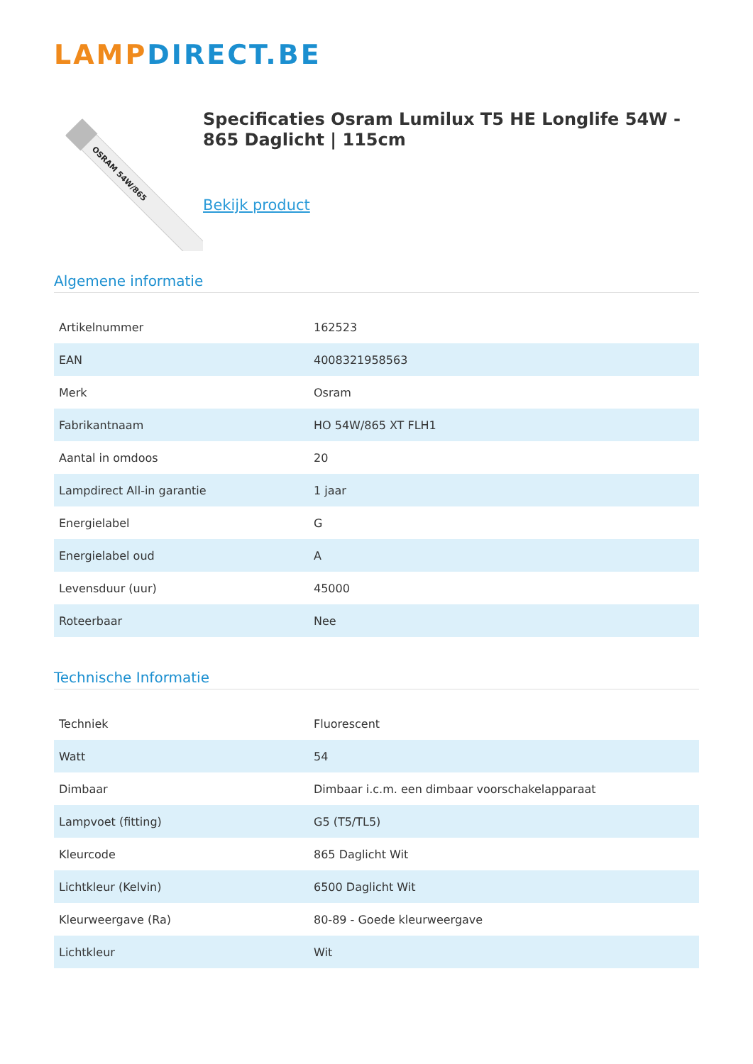LAMP DIRECT.BE
OSRAM 54W/865
Specificaties Osram Lumilux T5 HE Longlife 54W - 865 Daglicht | 115cm
Bekijk product
Algemene informatie
| Artikelnummer | 162523 |
| EAN | 4008321958563 |
| Merk | Osram |
| Fabrikantnaam | HO 54W/865 XT FLH1 |
| Aantal in omdoos | 20 |
| Lampdirect All-in garantie | 1 jaar |
| Energielabel | G |
| Energielabel oud | A |
| Levensduur (uur) | 45000 |
| Roteerbaar | Nee |
Technische Informatie
| Techniek | Fluorescent |
| Watt | 54 |
| Dimbaar | Dimbaar i.c.m. een dimbaar voorschakelapparaat |
| Lampvoet (fitting) | G5 (T5/TL5) |
| Kleurcode | 865 Daglicht Wit |
| Lichtkleur (Kelvin) | 6500 Daglicht Wit |
| Kleurweergave (Ra) | 80-89 - Goede kleurweergave |
| Lichtkleur | Wit |